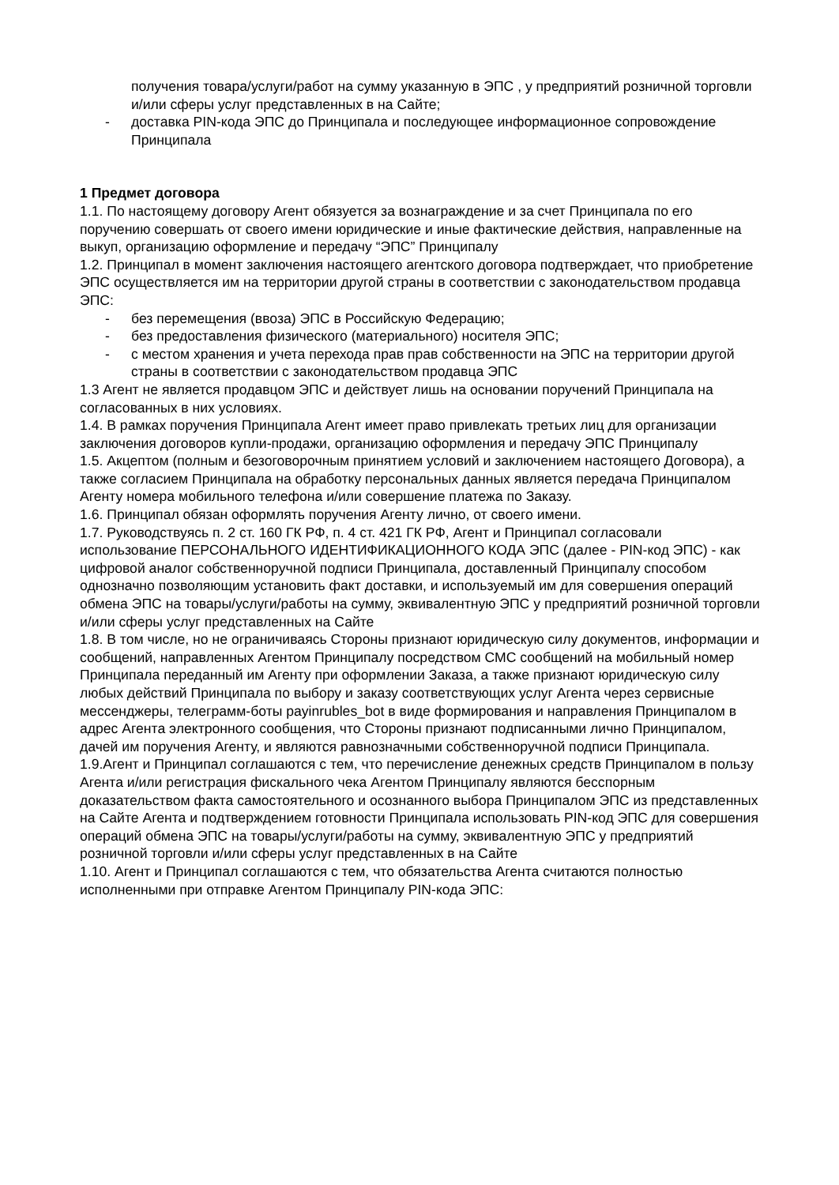получения товара/услуги/работ на сумму указанную в ЭПС , у предприятий розничной торговли и/или сферы услуг представленных в на Сайте;
- доставка PIN-кода ЭПС до Принципала и последующее информационное сопровождение Принципала
1 Предмет договора
1.1. По настоящему договору Агент обязуется за вознаграждение и за счет Принципала по его поручению совершать от своего имени юридические и иные фактические действия, направленные на выкуп, организацию оформление и передачу “ЭПС” Принципалу
1.2. Принципал в момент заключения настоящего агентского договора подтверждает, что приобретение ЭПС осуществляется им на территории другой страны в соответствии с законодательством продавца ЭПС:
- без перемещения (ввоза) ЭПС в Российскую Федерацию;
- без предоставления физического (материального) носителя ЭПС;
- с местом хранения и учета перехода прав прав собственности на ЭПС на территории другой страны в соответствии с законодательством продавца ЭПС
1.3 Агент не является продавцом ЭПС и действует лишь на основании поручений Принципала на согласованных в них условиях.
1.4. В рамках поручения Принципала Агент имеет право привлекать третьих лиц для организации заключения договоров купли-продажи, организацию оформления и передачу ЭПС Принципалу
1.5. Акцептом (полным и безоговорочным принятием условий и заключением настоящего Договора), а также согласием Принципала на обработку персональных данных является передача Принципалом Агенту номера мобильного телефона и/или совершение платежа по Заказу.
1.6. Принципал обязан оформлять поручения Агенту лично, от своего имени.
1.7. Руководствуясь п. 2 ст. 160 ГК РФ, п. 4 ст. 421 ГК РФ, Агент и Принципал согласовали использование ПЕРСОНАЛЬНОГО ИДЕНТИФИКАЦИОННОГО КОДА ЭПС (далее - PIN-код ЭПС) - как цифровой аналог собственноручной подписи Принципала, доставленный Принципалу способом однозначно позволяющим установить факт доставки, и используемый им для совершения операций обмена ЭПС на товары/услуги/работы на сумму, эквивалентную ЭПС у предприятий розничной торговли и/или сферы услуг представленных на Сайте
1.8. В том числе, но не ограничиваясь Стороны признают юридическую силу документов, информации и сообщений, направленных Агентом Принципалу посредством СМС сообщений на мобильный номер Принципала переданный им Агенту при оформлении Заказа, а также признают юридическую силу любых действий Принципала по выбору и заказу соответствующих услуг Агента через сервисные мессенджеры, телеграмм-боты payinrubles_bot в виде формирования и направления Принципалом в адрес Агента электронного сообщения, что Стороны признают подписанными лично Принципалом, дачей им поручения Агенту, и являются равнозначными собственноручной подписи Принципала.
1.9.Агент и Принципал соглашаются с тем, что перечисление денежных средств Принципалом в пользу Агента и/или регистрация фискального чека Агентом Принципалу являются бесспорным доказательством факта самостоятельного и осознанного выбора Принципалом ЭПС из представленных на Сайте Агента и подтверждением готовности Принципала использовать PIN-код ЭПС для совершения операций обмена ЭПС на товары/услуги/работы на сумму, эквивалентную ЭПС у предприятий розничной торговли и/или сферы услуг представленных в на Сайте
1.10. Агент и Принципал соглашаются с тем, что обязательства Агента считаются полностью исполненными при отправке Агентом Принципалу PIN-кода ЭПС: